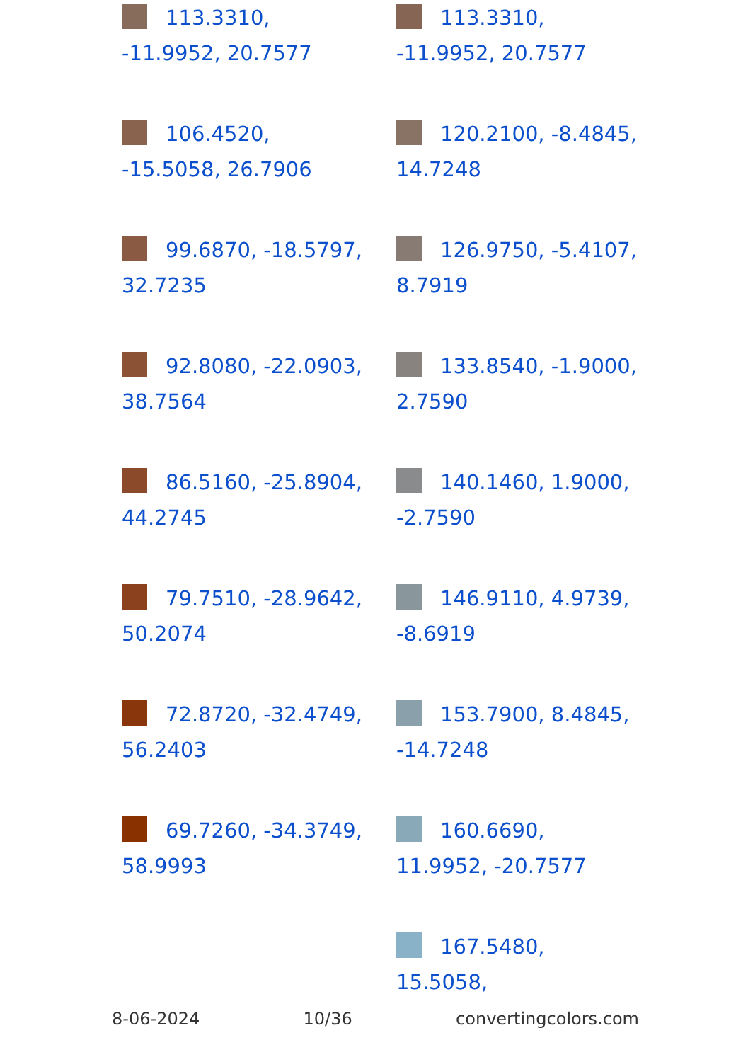113.3310, -11.9952, 20.7577
106.4520, -15.5058, 26.7906
99.6870, -18.5797, 32.7235
92.8080, -22.0903, 38.7564
86.5160, -25.8904, 44.2745
79.7510, -28.9642, 50.2074
72.8720, -32.4749, 56.2403
69.7260, -34.3749, 58.9993
113.3310, -11.9952, 20.7577
120.2100, -8.4845, 14.7248
126.9750, -5.4107, 8.7919
133.8540, -1.9000, 2.7590
140.1460, 1.9000, -2.7590
146.9110, 4.9739, -8.6919
153.7900, 8.4845, -14.7248
160.6690, 11.9952, -20.7577
167.5480, 15.5058,
8-06-2024 10/36 convertingcolors.com